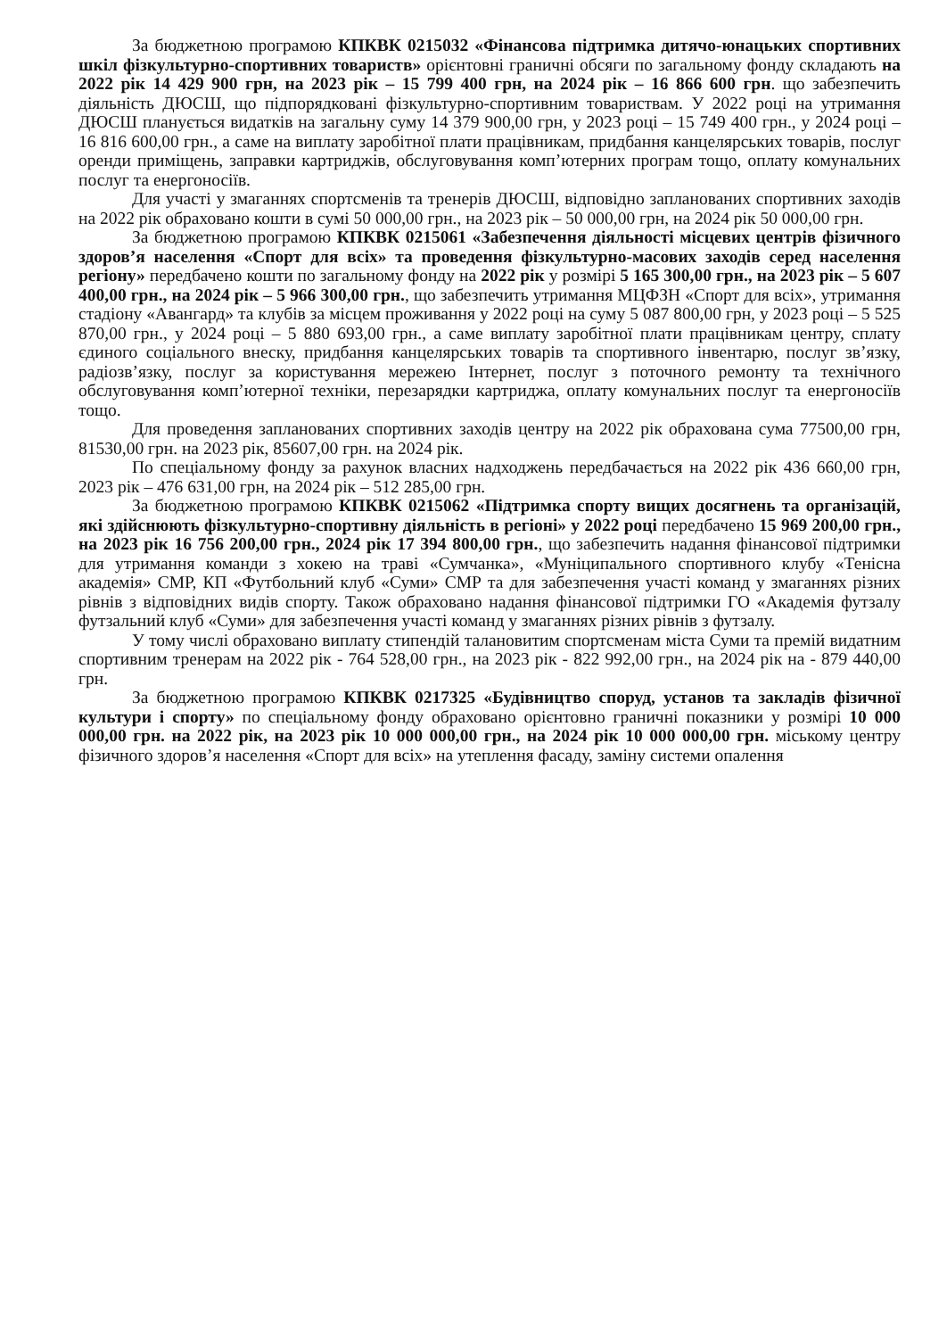За бюджетною програмою КПКВК 0215032 «Фінансова підтримка дитячо-юнацьких спортивних шкіл фізкультурно-спортивних товариств» орієнтовні граничні обсяги по загальному фонду складають на 2022 рік 14 429 900 грн, на 2023 рік – 15 799 400 грн, на 2024 рік – 16 866 600 грн. що забезпечить діяльність ДЮСШ, що підпорядковані фізкультурно-спортивним товариствам. У 2022 році на утримання ДЮСШ планується видатків на загальну суму 14 379 900,00 грн, у 2023 році – 15 749 400 грн., у 2024 році – 16 816 600,00 грн., а саме на виплату заробітної плати працівникам, придбання канцелярських товарів, послуг оренди приміщень, заправки картриджів, обслуговування комп’ютерних програм тощо, оплату комунальних послуг та енергоносіїв.
Для участі у змаганнях спортсменів та тренерів ДЮСШ, відповідно запланованих спортивних заходів на 2022 рік обраховано кошти в сумі 50 000,00 грн., на 2023 рік – 50 000,00 грн, на 2024 рік 50 000,00 грн.
За бюджетною програмою КПКВК 0215061 «Забезпечення діяльності місцевих центрів фізичного здоров’я населення «Спорт для всіх» та проведення фізкультурно-масових заходів серед населення регіону» передбачено кошти по загальному фонду на 2022 рік у розмірі 5 165 300,00 грн., на 2023 рік – 5 607 400,00 грн., на 2024 рік – 5 966 300,00 грн., що забезпечить утримання МЦФЗН «Спорт для всіх», утримання стадіону «Авангард» та клубів за місцем проживання у 2022 році на суму 5 087 800,00 грн, у 2023 році – 5 525 870,00 грн., у 2024 році – 5 880 693,00 грн., а саме виплату заробітної плати працівникам центру, сплату єдиного соціального внеску, придбання канцелярських товарів та спортивного інвентарю, послуг зв’язку, радіозв’язку, послуг за користування мережею Інтернет, послуг з поточного ремонту та технічного обслуговування комп’ютерної техніки, перезарядки картриджа, оплату комунальних послуг та енергоносіїв тощо.
Для проведення запланованих спортивних заходів центру на 2022 рік обрахована сума 77500,00 грн, 81530,00 грн. на 2023 рік, 85607,00 грн. на 2024 рік.
По спеціальному фонду за рахунок власних надходжень передбачається на 2022 рік 436 660,00 грн, 2023 рік – 476 631,00 грн, на 2024 рік – 512 285,00 грн.
За бюджетною програмою КПКВК 0215062 «Підтримка спорту вищих досягнень та організацій, які здійснюють фізкультурно-спортивну діяльність в регіоні» у 2022 році передбачено 15 969 200,00 грн., на 2023 рік 16 756 200,00 грн., 2024 рік 17 394 800,00 грн., що забезпечить надання фінансової підтримки для утримання команди з хокею на траві «Сумчанка», «Муніципального спортивного клубу «Тенісна академія» СМР, КП «Футбольний клуб «Суми» СМР та для забезпечення участі команд у змаганнях різних рівнів з відповідних видів спорту. Також обраховано надання фінансової підтримки ГО «Академія футзалу футзальний клуб «Суми» для забезпечення участі команд у змаганнях різних рівнів з футзалу.
У тому числі обраховано виплату стипендій талановитим спортсменам міста Суми та премій видатним спортивним тренерам на 2022 рік - 764 528,00 грн., на 2023 рік - 822 992,00 грн., на 2024 рік на - 879 440,00 грн.
За бюджетною програмою КПКВК 0217325 «Будівництво споруд, установ та закладів фізичної культури і спорту» по спеціальному фонду обраховано орієнтовно граничні показники у розмірі 10 000 000,00 грн. на 2022 рік, на 2023 рік 10 000 000,00 грн., на 2024 рік 10 000 000,00 грн. міському центру фізичного здоров’я населення «Спорт для всіх» на утеплення фасаду, заміну системи опалення